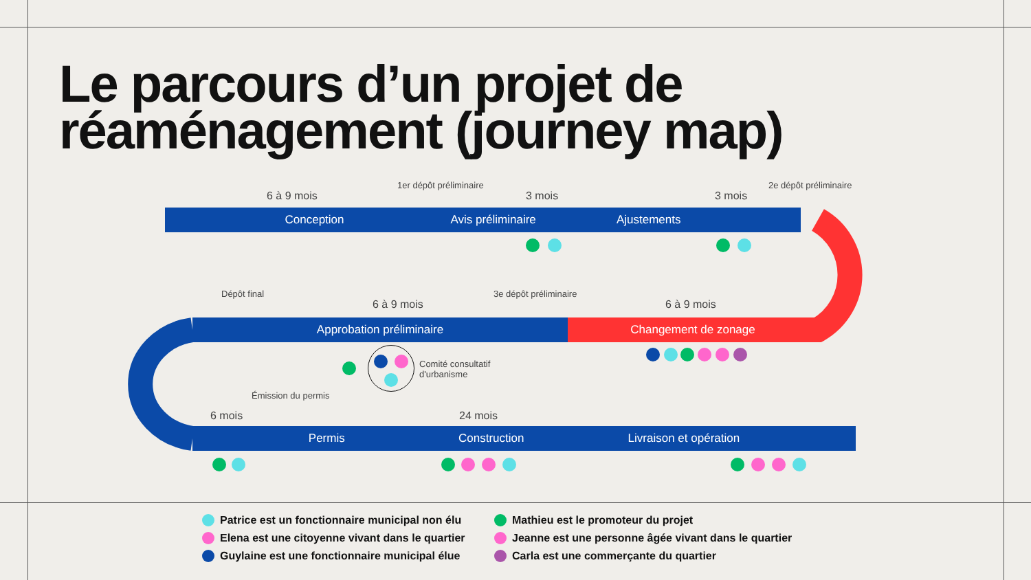Le parcours d’un projet de réaménagement (journey map)
Conception Avis préliminaire Ajustements
Approbation préliminaire Changement de zonage
Permis Construction Livraison et opération
6 à 9 mois
1er dépôt préliminaire
3 mois 3 mois
2e dépôt préliminaire
Dépôt final
6 à 9 mois
3e dépôt préliminaire
6 à 9 mois
Comité consultatif
d'urbanisme
Émission du permis
6 mois 24 mois
Patrice est un fonctionnaire municipal non élu
Mathieu est le promoteur du projet
Elena est une citoyenne vivant dans le quartier
Jeanne est une personne âgée vivant dans le quartier
Guylaine est une fonctionnaire municipal élue
Carla est une commerçante du quartier